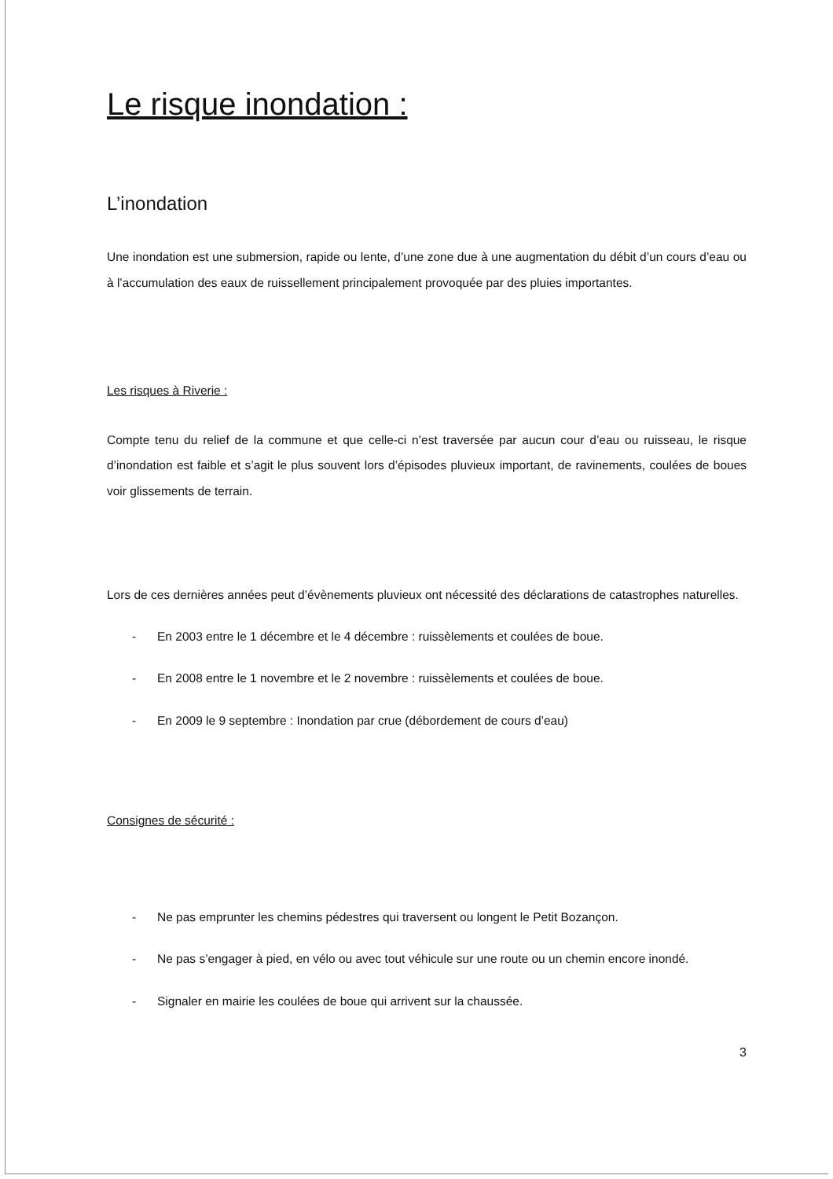Le risque inondation :
L’inondation
Une inondation est une submersion, rapide ou lente, d’une zone due à une augmentation du débit d’un cours d’eau ou à l’accumulation des eaux de ruissellement principalement provoquée par des pluies importantes.
Les risques à Riverie :
Compte tenu du relief de la commune et que celle-ci n’est traversée par aucun cour d’eau ou ruisseau, le risque d’inondation est faible et s’agit le plus souvent lors d’épisodes pluvieux important, de ravinements, coulées de boues voir glissements de terrain.
Lors de ces dernières années peut d’évènements pluvieux ont nécessité des déclarations de catastrophes naturelles.
- En 2003 entre le 1 décembre et le 4 décembre : ruissèlements et coulées de boue.
- En 2008 entre le 1 novembre et le 2 novembre : ruissèlements et coulées de boue.
- En 2009 le 9 septembre : Inondation par crue (débordement de cours d’eau)
Consignes de sécurité :
- Ne pas emprunter les chemins pédestres qui traversent ou longent le Petit Bozançon.
- Ne pas s’engager à pied, en vélo ou avec tout véhicule sur une route ou un chemin encore inondé.
- Signaler en mairie les coulées de boue qui arrivent sur la chaussée.
3